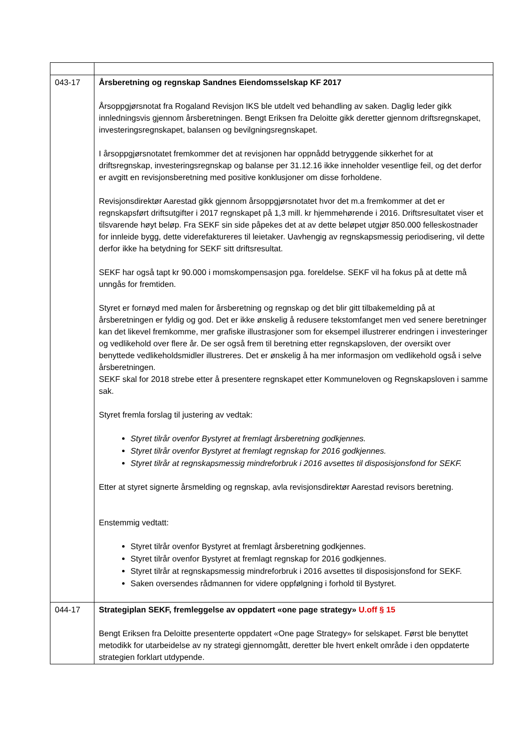| 043-17 | Årsberetning og regnskap Sandnes Eiendomsselskap KF 2017 Årsoppgjørsnotat fra Rogaland Revisjon IKS ble utdelt ved behandling av saken. Daglig leder gikk innledningsvis gjennom årsberetningen. Bengt Eriksen fra Deloitte gikk deretter gjennom driftsregnskapet, investeringsregnskapet, balansen og bevilgningsregnskapet. I årsoppgjørsnotatet fremkommer det at revisjonen har oppnådd betryggende sikkerhet for at driftsregnskap, investeringsregnskap og balanse per 31.12.16 ikke inneholder vesentlige feil, og det derfor er avgitt en revisjonsberetning med positive konklusjoner om disse forholdene. Revisjonsdirektør Aarestad gikk gjennom årsoppgjørsnotatet hvor det m.a fremkommer at det er regnskapsført driftsutgifter i 2017 regnskapet på 1,3 mill. kr hjemmehørende i 2016. Driftsresultatet viser et tilsvarende høyt beløp. Fra SEKF sin side påpekes det at av dette beløpet utgjør 850.000 felleskostnader for innleide bygg, dette viderefaktureres til leietaker. Uavhengig av regnskapsmessig periodisering, vil dette derfor ikke ha betydning for SEKF sitt driftsresultat. SEKF har også tapt kr 90.000 i momskompensasjon pga. foreldelse. SEKF vil ha fokus på at dette må unngås for fremtiden. Styret er fornøyd med malen for årsberetning og regnskap og det blir gitt tilbakemelding på at årsberetningen er fyldig og god. Det er ikke ønskelig å redusere tekstomfanget men ved senere beretninger kan det likevel fremkomme, mer grafiske illustrasjoner som for eksempel illustrerer endringen i investeringer og vedlikehold over flere år. De ser også frem til beretning etter regnskapsloven, der oversikt over benyttede vedlikeholdsmidler illustreres. Det er ønskelig å ha mer informasjon om vedlikehold også i selve årsberetningen. SEKF skal for 2018 strebe etter å presentere regnskapet etter Kommuneloven og Regnskapsloven i samme sak. Styret fremla forslag til justering av vedtak: Styret tilrår ovenfor Bystyret at fremlagt årsberetning godkjennes. Styret tilrår ovenfor Bystyret at fremlagt regnskap for 2016 godkjennes. Styret tilrår at regnskapsmessig mindreforbruk i 2016 avsettes til disposisjonsfond for SEKF. Etter at styret signerte årsmelding og regnskap, avla revisjonsdirektør Aarestad revisors beretning. Enstemmig vedtatt: Styret tilrår ovenfor Bystyret at fremlagt årsberetning godkjennes. Styret tilrår ovenfor Bystyret at fremlagt regnskap for 2016 godkjennes. Styret tilrår at regnskapsmessig mindreforbruk i 2016 avsettes til disposisjonsfond for SEKF. Saken oversendes rådmannen for videre oppfølgning i forhold til Bystyret. |
| 044-17 | Strategiplan SEKF, fremleggelse av oppdatert «one page strategy» U.off § 15 Bengt Eriksen fra Deloitte presenterte oppdatert «One page Strategy» for selskapet. Først ble benyttet metodikk for utarbeidelse av ny strategi gjennomgått, deretter ble hvert enkelt område i den oppdaterte strategien forklart utdypende. |